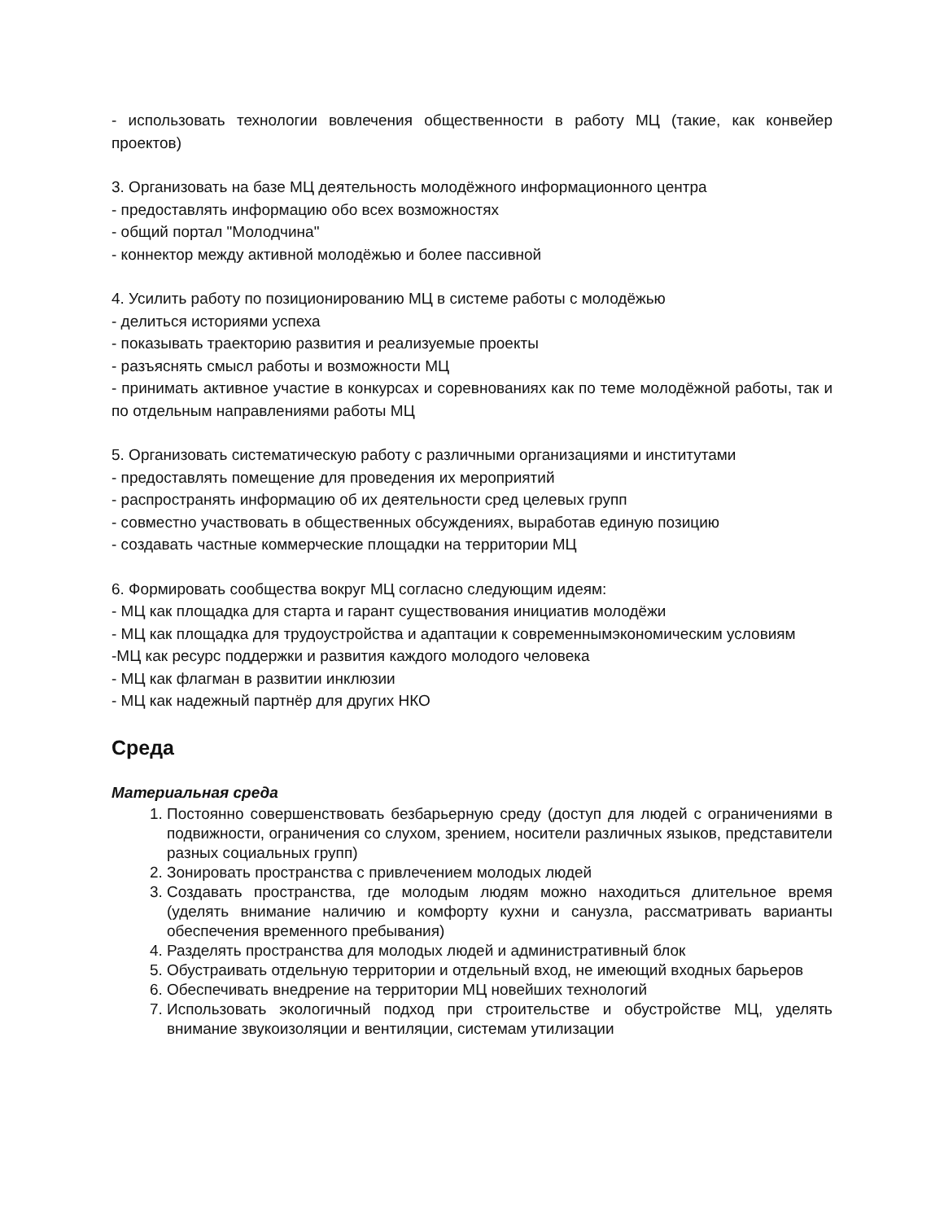- использовать технологии вовлечения общественности в работу МЦ (такие, как конвейер проектов)
3. Организовать на базе МЦ деятельность молодёжного информационного центра
- предоставлять информацию обо всех возможностях
- общий портал "Молодчина"
- коннектор между активной молодёжью и более пассивной
4. Усилить работу по позиционированию МЦ в системе работы с молодёжью
- делиться историями успеха
- показывать траекторию развития и реализуемые проекты
- разъяснять смысл работы и возможности МЦ
- принимать активное участие в конкурсах и соревнованиях как по теме молодёжной работы, так и по отдельным направлениями работы МЦ
5. Организовать систематическую работу с различными организациями и институтами
- предоставлять помещение для проведения их мероприятий
- распространять информацию об их деятельности сред целевых групп
- совместно участвовать в общественных обсуждениях, выработав единую позицию
- создавать частные коммерческие площадки на территории МЦ
6. Формировать сообщества вокруг МЦ согласно следующим идеям:
- МЦ как площадка для старта и гарант существования инициатив молодёжи
- МЦ как площадка для трудоустройства и адаптации к современнымэкономическим условиям
-МЦ как ресурс поддержки и развития каждого молодого человека
- МЦ как флагман в развитии инклюзии
- МЦ как надежный партнёр для других НКО
Среда
Материальная среда
1. Постоянно совершенствовать безбарьерную среду (доступ для людей с ограничениями в подвижности, ограничения со слухом, зрением, носители различных языков, представители разных социальных групп)
2. Зонировать пространства с привлечением молодых людей
3. Создавать пространства, где молодым людям можно находиться длительное время (уделять внимание наличию и комфорту кухни и санузла, рассматривать варианты обеспечения временного пребывания)
4. Разделять пространства для молодых людей и административный блок
5. Обустраивать отдельную территории и отдельный вход, не имеющий входных барьеров
6. Обеспечивать внедрение на территории МЦ новейших технологий
7. Использовать экологичный подход при строительстве и обустройстве МЦ, уделять внимание звукоизоляции и вентиляции, системам утилизации